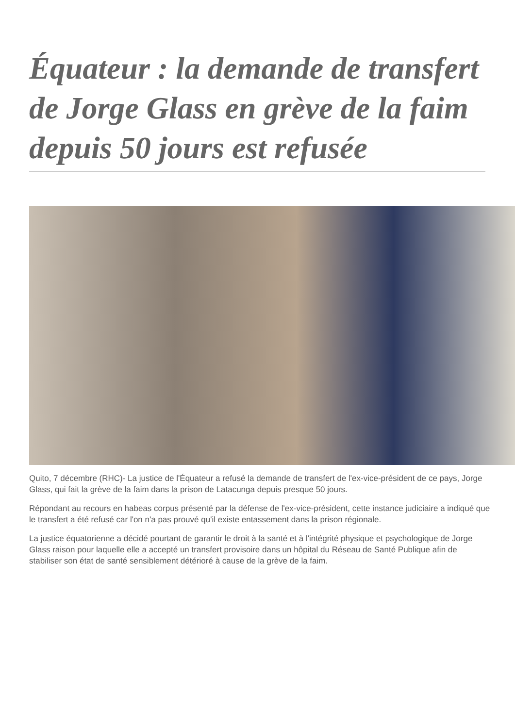Équateur : la demande de transfert de Jorge Glass en grève de la faim depuis 50 jours est refusée
Quito, 7 décembre (RHC)- La justice de l'Équateur a refusé la demande de transfert de l'ex-vice-président de ce pays, Jorge Glass, qui fait la grève de la faim dans la prison de Latacunga depuis presque 50 jours.
Répondant au recours en habeas corpus présenté par la défense de l'ex-vice-président, cette instance judiciaire a indiqué que le transfert a été refusé car l'on n'a pas prouvé qu'il existe entassement dans la prison régionale.
La justice équatorienne a décidé pourtant de garantir le droit à la santé et à l'intégrité physique et psychologique de Jorge Glass raison pour laquelle elle a accepté un transfert provisoire dans un hôpital du Réseau de Santé Publique afin de stabiliser son état de santé sensiblement détérioré à cause de la grève de la faim.